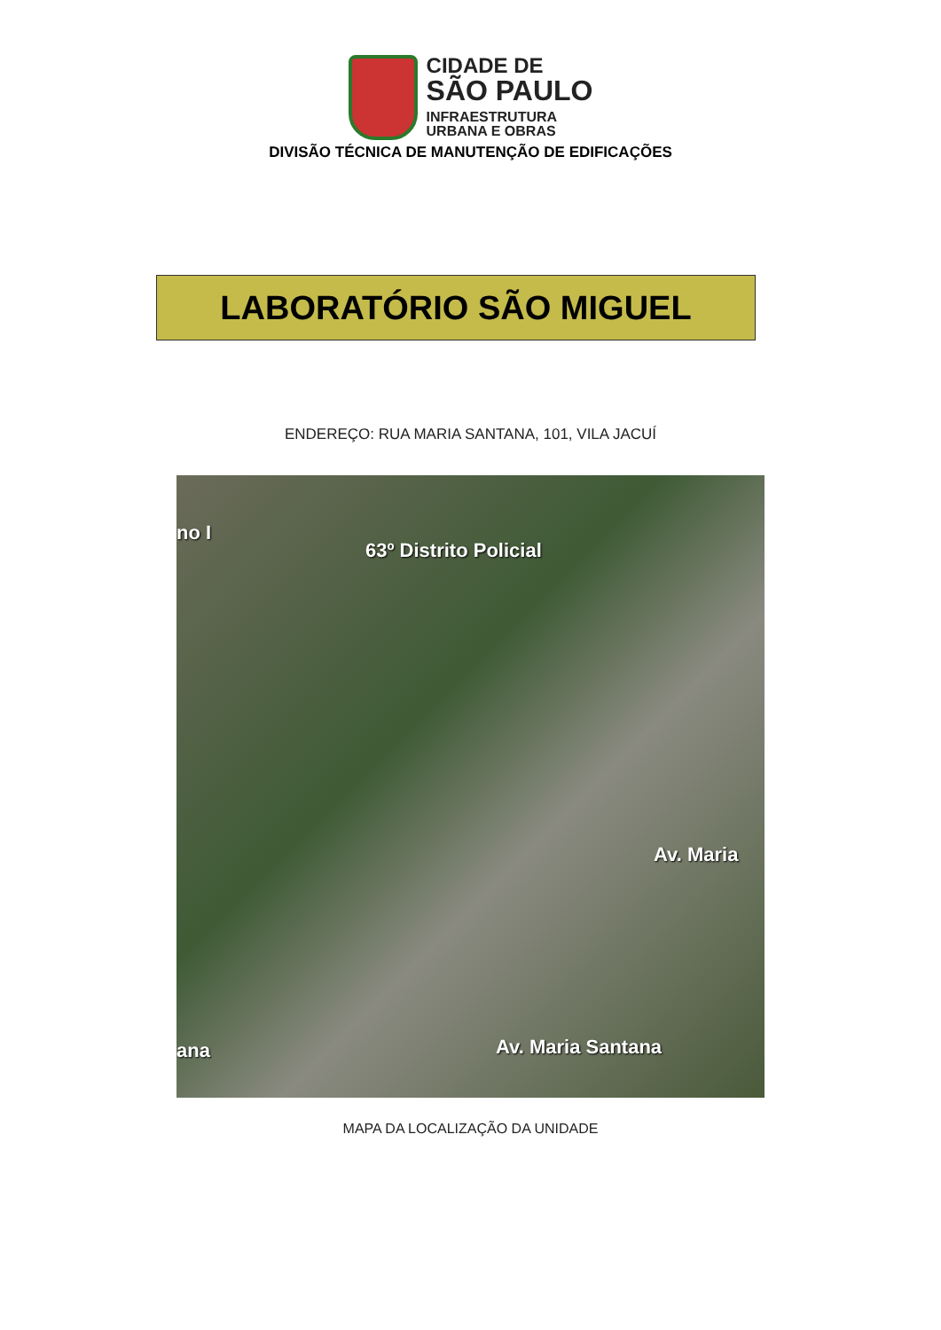CIDADE DE
SÃO PAULO
INFRAESTRUTURA
URBANA E OBRAS
DIVISÃO TÉCNICA DE MANUTENÇÃO DE EDIFICAÇÕES
LABORATÓRIO SÃO MIGUEL
ENDEREÇO: RUA MARIA SANTANA, 101, VILA JACUÍ
no I
63º Distrito Policial
Av. Maria
ana Av. Maria Santana
MAPA DA LOCALIZAÇÃO DA UNIDADE